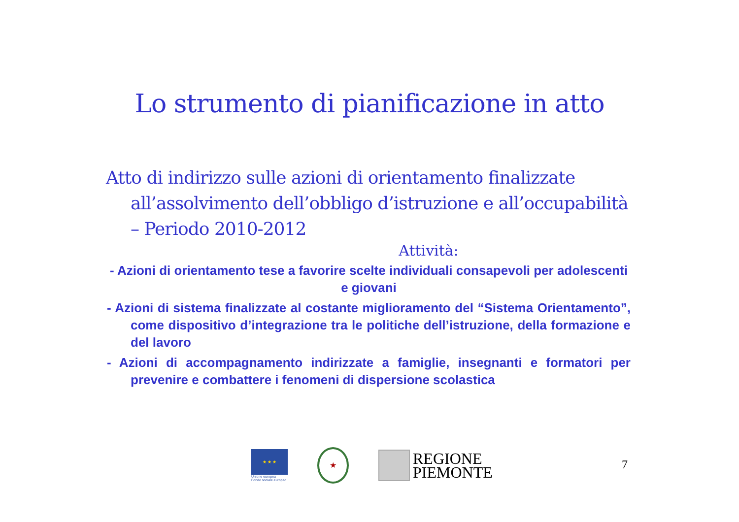Lo strumento di pianificazione in atto
Atto di indirizzo sulle azioni di orientamento finalizzate all’assolvimento dell’obbligo d’istruzione e all’occupabilità – Periodo 2010-2012
Attività:
- Azioni di orientamento tese a favorire scelte individuali consapevoli per adolescenti e giovani
- Azioni di sistema finalizzate al costante miglioramento del “Sistema Orientamento”, come dispositivo d’integrazione tra le politiche dell’istruzione, della formazione e del lavoro
- Azioni di accompagnamento indirizzate a famiglie, insegnanti e formatori per prevenire e combattere i fenomeni di dispersione scolastica
★ ★ ★
Unione europea
Fondo sociale europeo
★
REGIONE
PIEMONTE
7